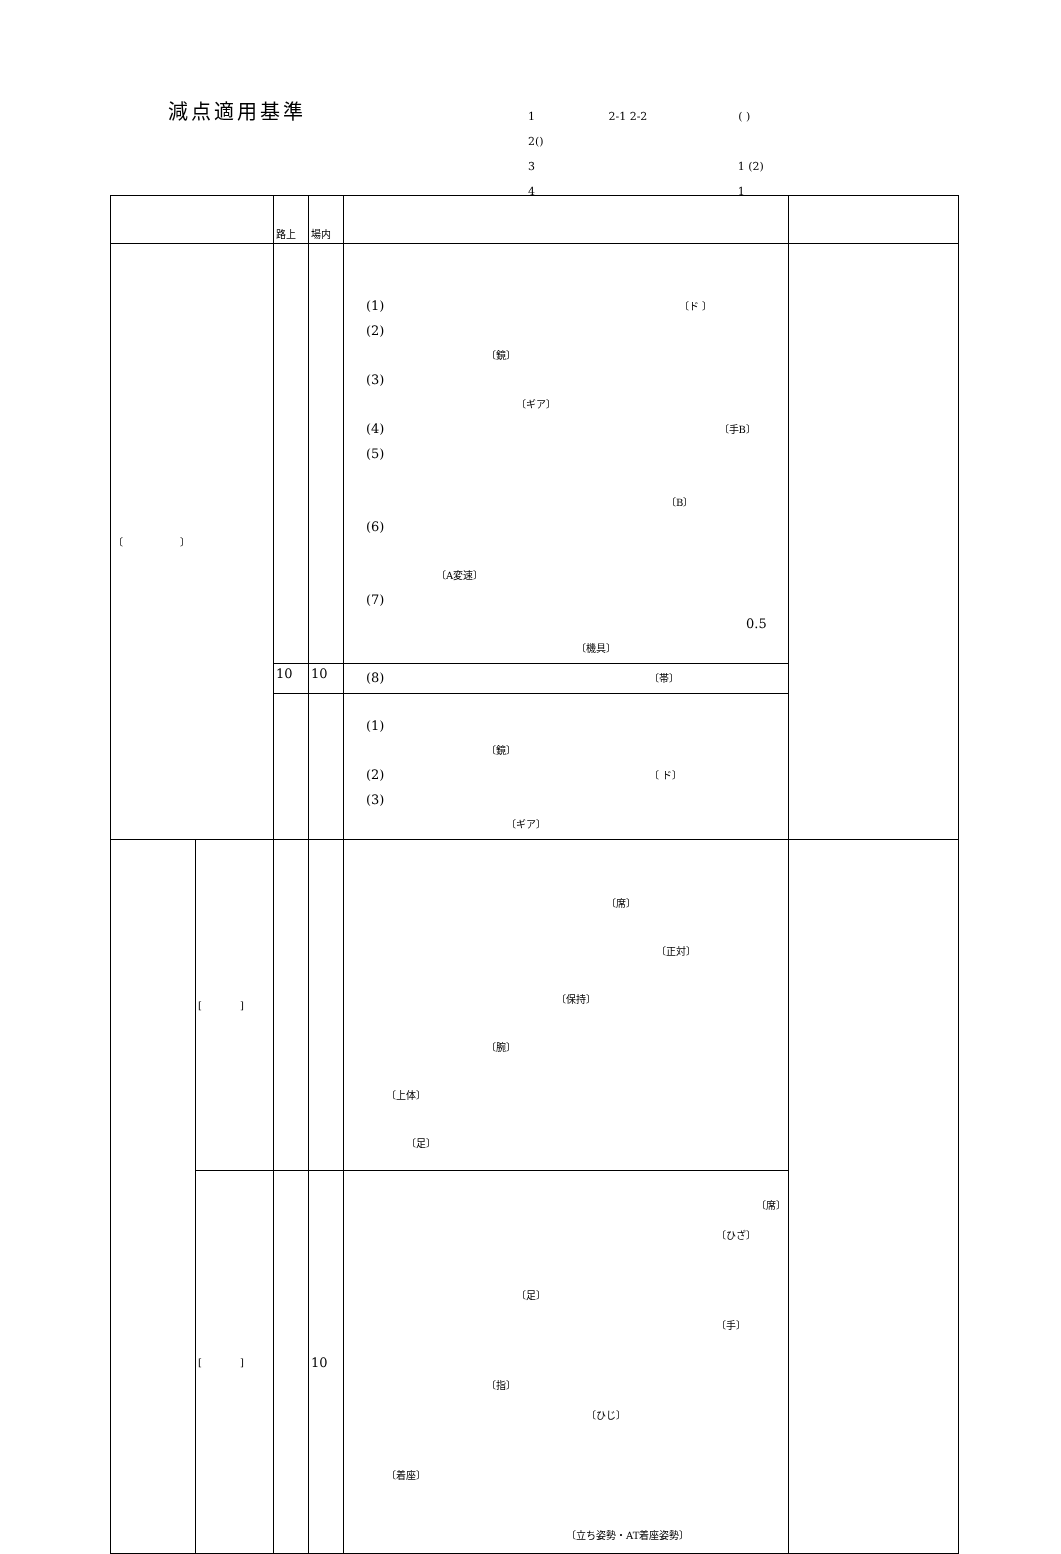減点適用基準
1 2-1 2-2 ( )
2()
3 1 (2)
4 1
| | | 路上 | 場内 | | |
| 〔 〕 | | | | (1) 〔ド 〕 (2) 〔鏡〕 (3) 〔ギア〕 (4) 〔手B〕 (5) 〔B〕 (6) 〔A変速〕 (7) 0.5 〔機具〕 | |
| | | 10 | 10 | (8) 〔帯〕 | |
| | | | | (1) 〔鏡〕 (2) 〔 ド〕 (3) 〔ギア〕 | |
| | [ ] | | | 〔席〕 〔正対〕 〔保持〕 〔腕〕 〔上体〕 〔足〕 | |
| | [ ] | | 10 | 〔席〕 〔ひざ〕 〔足〕 〔手〕 〔指〕 〔ひじ〕 〔着座〕 〔立ち姿勢・AT着座姿勢〕 | |